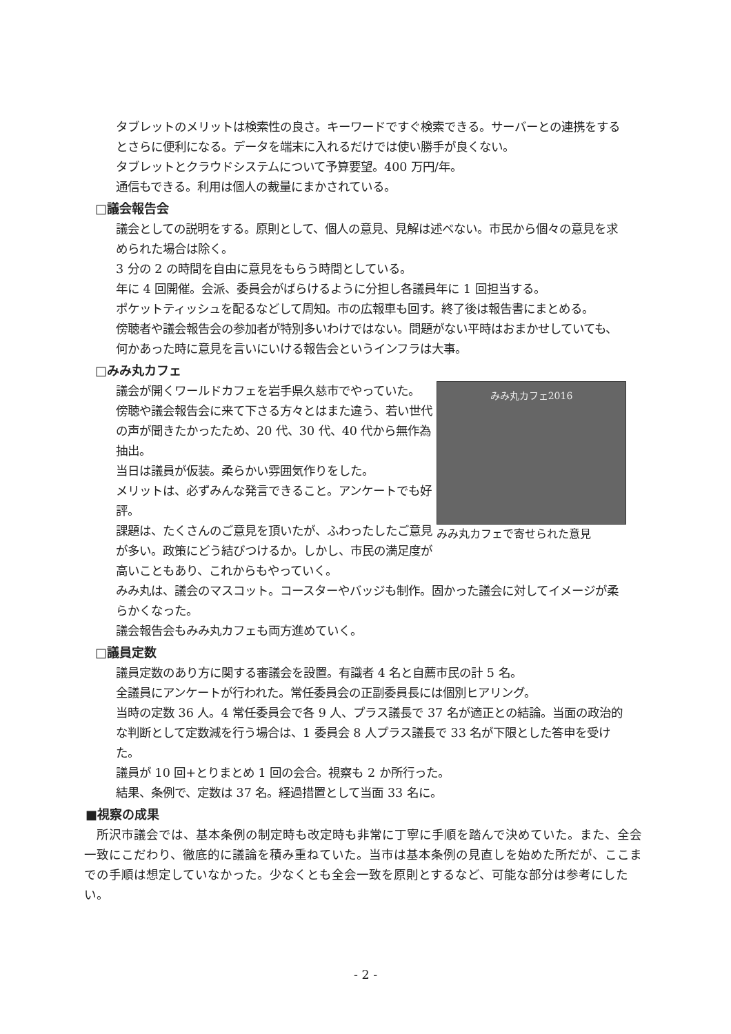タブレットのメリットは検索性の良さ。キーワードですぐ検索できる。サーバーとの連携をするとさらに便利になる。データを端末に入れるだけでは使い勝手が良くない。
タブレットとクラウドシステムについて予算要望。400 万円/年。
通信もできる。利用は個人の裁量にまかされている。
□議会報告会
議会としての説明をする。原則として、個人の意見、見解は述べない。市民から個々の意見を求められた場合は除く。
3 分の 2 の時間を自由に意見をもらう時間としている。
年に 4 回開催。会派、委員会がばらけるように分担し各議員年に 1 回担当する。
ポケットティッシュを配るなどして周知。市の広報車も回す。終了後は報告書にまとめる。
傍聴者や議会報告会の参加者が特別多いわけではない。問題がない平時はおまかせしていても、何かあった時に意見を言いにいける報告会というインフラは大事。
□みみ丸カフェ
みみ丸カフェ2016
みみ丸カフェで寄せられた意見
議会が開くワールドカフェを岩手県久慈市でやっていた。
傍聴や議会報告会に来て下さる方々とはまた違う、若い世代の声が聞きたかったため、20 代、30 代、40 代から無作為抽出。
当日は議員が仮装。柔らかい雰囲気作りをした。
メリットは、必ずみんな発言できること。アンケートでも好評。
課題は、たくさんのご意見を頂いたが、ふわったしたご意見が多い。政策にどう結びつけるか。しかし、市民の満足度が高いこともあり、これからもやっていく。
みみ丸は、議会のマスコット。コースターやバッジも制作。固かった議会に対してイメージが柔らかくなった。
議会報告会もみみ丸カフェも両方進めていく。
□議員定数
議員定数のあり方に関する審議会を設置。有識者 4 名と自薦市民の計 5 名。
全議員にアンケートが行われた。常任委員会の正副委員長には個別ヒアリング。
当時の定数 36 人。4 常任委員会で各 9 人、プラス議長で 37 名が適正との結論。当面の政治的な判断として定数減を行う場合は、1 委員会 8 人プラス議長で 33 名が下限とした答申を受けた。
議員が 10 回+とりまとめ 1 回の会合。視察も 2 か所行った。
結果、条例で、定数は 37 名。経過措置として当面 33 名に。
■視察の成果
　所沢市議会では、基本条例の制定時も改定時も非常に丁寧に手順を踏んで決めていた。また、全会一致にこだわり、徹底的に議論を積み重ねていた。当市は基本条例の見直しを始めた所だが、ここまでの手順は想定していなかった。少なくとも全会一致を原則とするなど、可能な部分は参考にしたい。
- 2 -